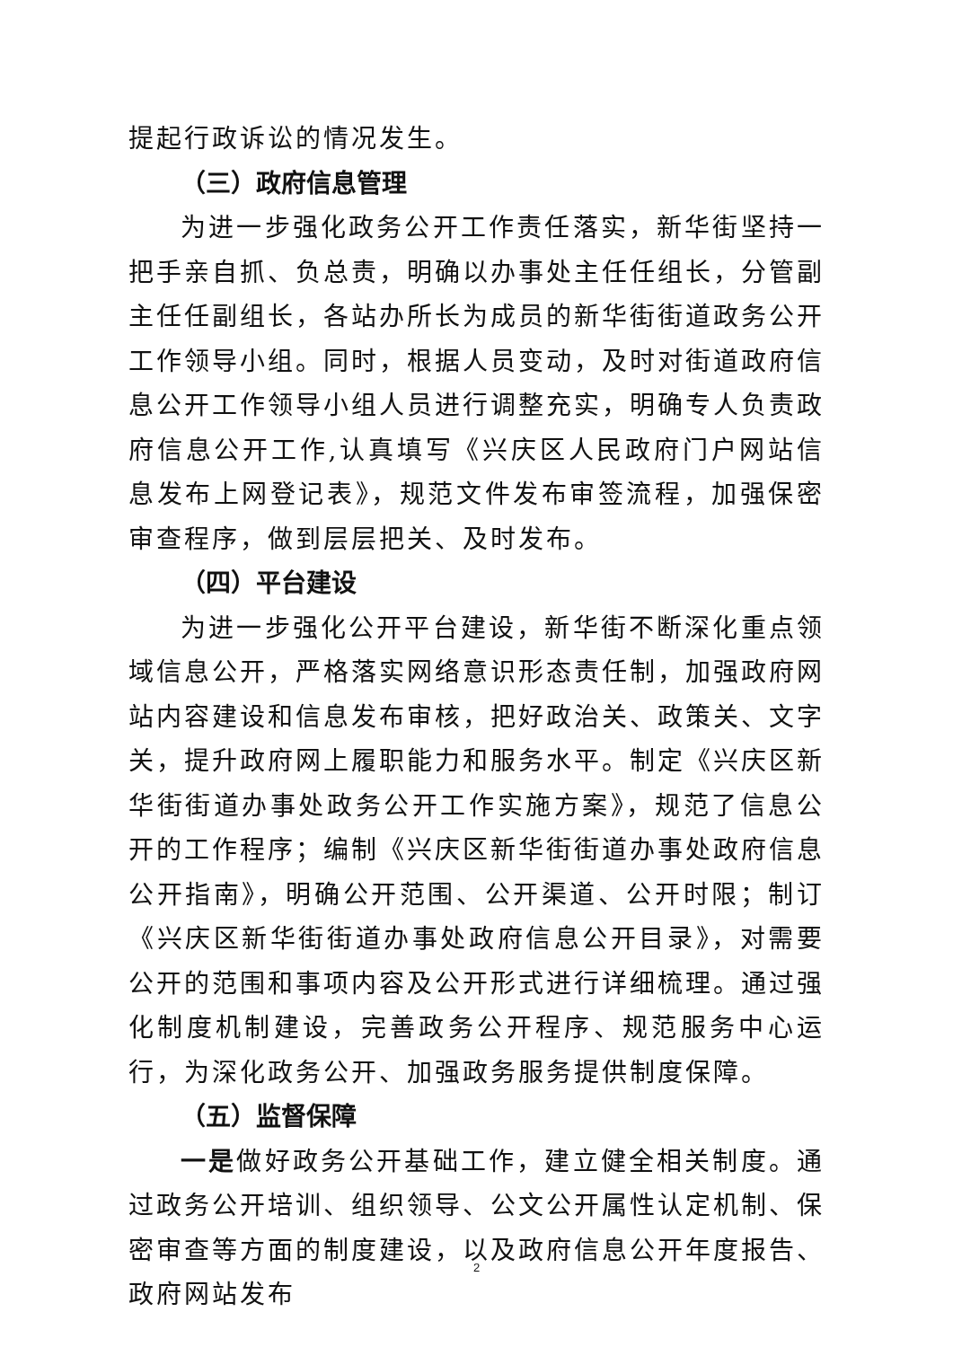提起行政诉讼的情况发生。
（三）政府信息管理
为进一步强化政务公开工作责任落实，新华街坚持一把手亲自抓、负总责，明确以办事处主任任组长，分管副主任任副组长，各站办所长为成员的新华街街道政务公开工作领导小组。同时，根据人员变动，及时对街道政府信息公开工作领导小组人员进行调整充实，明确专人负责政府信息公开工作,认真填写《兴庆区人民政府门户网站信息发布上网登记表》，规范文件发布审签流程，加强保密审查程序，做到层层把关、及时发布。
（四）平台建设
为进一步强化公开平台建设，新华街不断深化重点领域信息公开，严格落实网络意识形态责任制，加强政府网站内容建设和信息发布审核，把好政治关、政策关、文字关，提升政府网上履职能力和服务水平。制定《兴庆区新华街街道办事处政务公开工作实施方案》，规范了信息公开的工作程序；编制《兴庆区新华街街道办事处政府信息公开指南》，明确公开范围、公开渠道、公开时限；制订《兴庆区新华街街道办事处政府信息公开目录》，对需要公开的范围和事项内容及公开形式进行详细梳理。通过强化制度机制建设，完善政务公开程序、规范服务中心运行，为深化政务公开、加强政务服务提供制度保障。
（五）监督保障
一是做好政务公开基础工作，建立健全相关制度。通过政务公开培训、组织领导、公文公开属性认定机制、保密审查等方面的制度建设，以及政府信息公开年度报告、政府网站发布
2